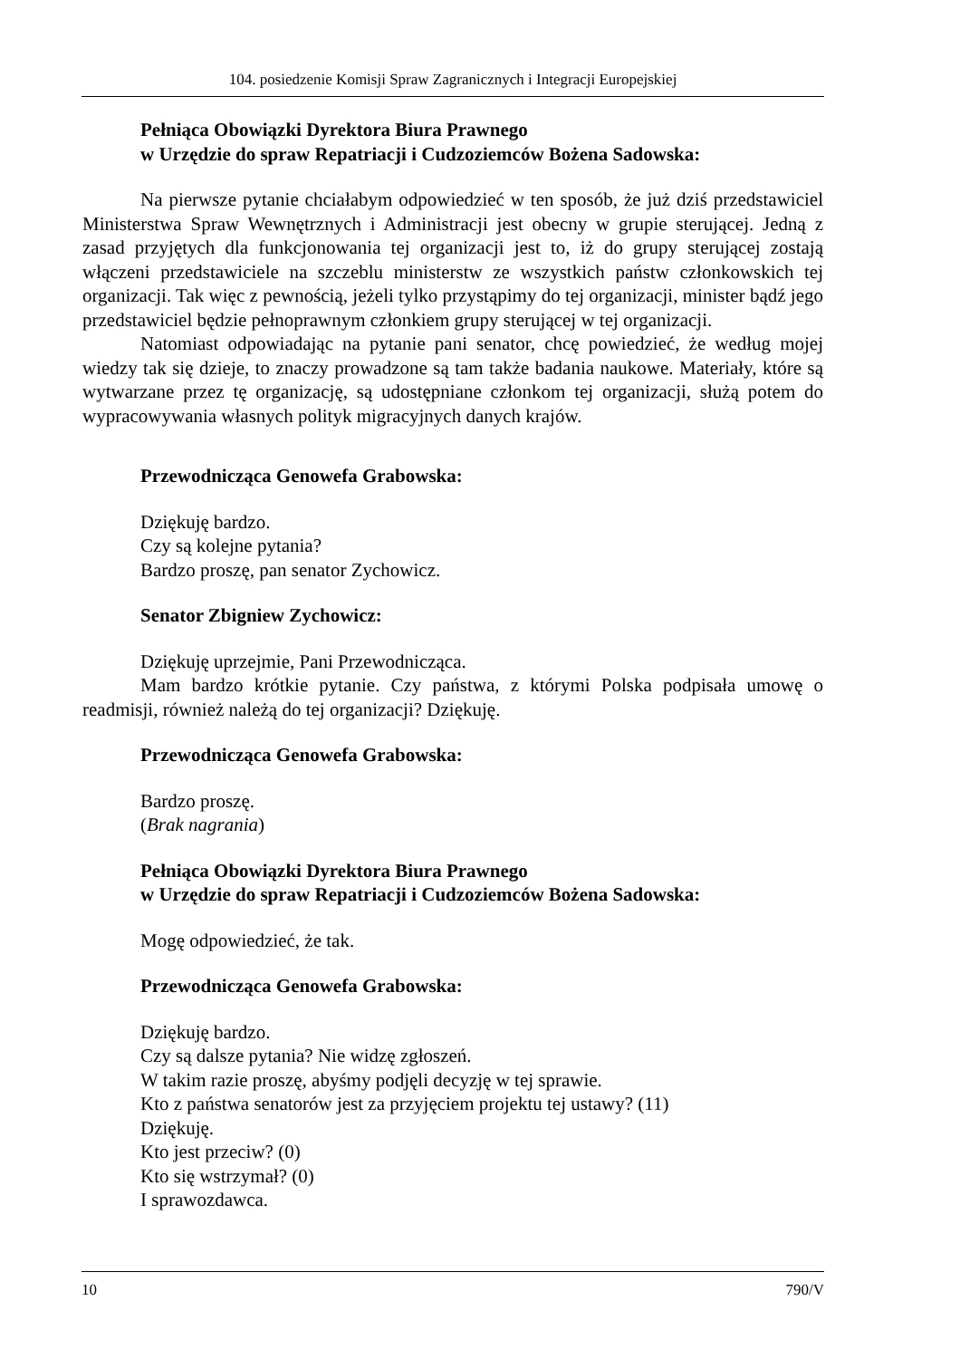104. posiedzenie Komisji Spraw Zagranicznych i Integracji Europejskiej
Pełniąca Obowiązki Dyrektora Biura Prawnego
w Urzędzie do spraw Repatriacji i Cudzoziemców Bożena Sadowska:
Na pierwsze pytanie chciałabym odpowiedzieć w ten sposób, że już dziś przedstawiciel Ministerstwa Spraw Wewnętrznych i Administracji jest obecny w grupie sterującej. Jedną z zasad przyjętych dla funkcjonowania tej organizacji jest to, iż do grupy sterującej zostają włączeni przedstawiciele na szczeblu ministerstw ze wszystkich państw członkowskich tej organizacji. Tak więc z pewnością, jeżeli tylko przystąpimy do tej organizacji, minister bądź jego przedstawiciel będzie pełnoprawnym członkiem grupy sterującej w tej organizacji.
Natomiast odpowiadając na pytanie pani senator, chcę powiedzieć, że według mojej wiedzy tak się dzieje, to znaczy prowadzone są tam także badania naukowe. Materiały, które są wytwarzane przez tę organizację, są udostępniane członkom tej organizacji, służą potem do wypracowywania własnych polityk migracyjnych danych krajów.
Przewodnicząca Genowefa Grabowska:
Dziękuję bardzo.
Czy są kolejne pytania?
Bardzo proszę, pan senator Zychowicz.
Senator Zbigniew Zychowicz:
Dziękuję uprzejmie, Pani Przewodnicząca.
Mam bardzo krótkie pytanie. Czy państwa, z którymi Polska podpisała umowę o readmisji, również należą do tej organizacji? Dziękuję.
Przewodnicząca Genowefa Grabowska:
Bardzo proszę.
(Brak nagrania)
Pełniąca Obowiązki Dyrektora Biura Prawnego
w Urzędzie do spraw Repatriacji i Cudzoziemców Bożena Sadowska:
Mogę odpowiedzieć, że tak.
Przewodnicząca Genowefa Grabowska:
Dziękuję bardzo.
Czy są dalsze pytania? Nie widzę zgłoszeń.
W takim razie proszę, abyśmy podjęli decyzję w tej sprawie.
Kto z państwa senatorów jest za przyjęciem projektu tej ustawy? (11)
Dziękuję.
Kto jest przeciw? (0)
Kto się wstrzymał? (0)
I sprawozdawca.
10 790/V